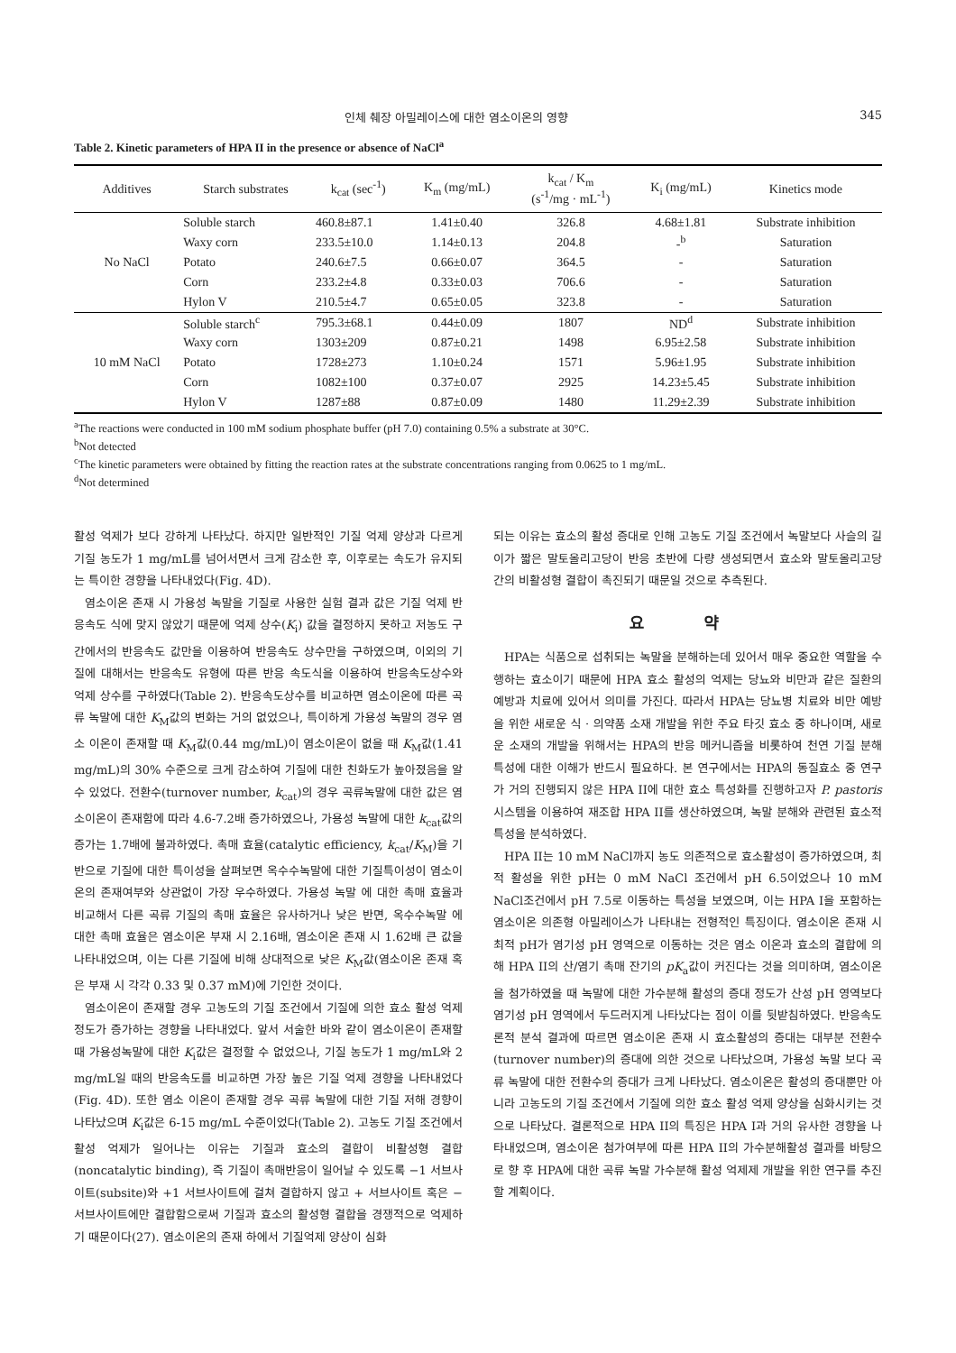인체 췌장 아밀레이스에 대한 염소이온의 영향 345
Table 2. Kinetic parameters of HPA II in the presence or absence of NaCl<sup>a</sup>
| Additives | Starch substrates | k<sub>cat</sub> (sec<sup>-1</sup>) | K<sub>m</sub> (mg/mL) | k<sub>cat</sub> / K<sub>m</sub> (s<sup>-1</sup>/mg · mL<sup>-1</sup>) | K<sub>i</sub> (mg/mL) | Kinetics mode |
| --- | --- | --- | --- | --- | --- | --- |
| No NaCl | Soluble starch | 460.8±87.1 | 1.41±0.40 | 326.8 | 4.68±1.81 | Substrate inhibition |
| | Waxy corn | 233.5±10.0 | 1.14±0.13 | 204.8 | -<sup>b</sup> | Saturation |
| | Potato | 240.6±7.5 | 0.66±0.07 | 364.5 | - | Saturation |
| | Corn | 233.2±4.8 | 0.33±0.03 | 706.6 | - | Saturation |
| | Hylon V | 210.5±4.7 | 0.65±0.05 | 323.8 | - | Saturation |
| 10 mM NaCl | Soluble starch<sup>c</sup> | 795.3±68.1 | 0.44±0.09 | 1807 | ND<sup>d</sup> | Substrate inhibition |
| | Waxy corn | 1303±209 | 0.87±0.21 | 1498 | 6.95±2.58 | Substrate inhibition |
| | Potato | 1728±273 | 1.10±0.24 | 1571 | 5.96±1.95 | Substrate inhibition |
| | Corn | 1082±100 | 0.37±0.07 | 2925 | 14.23±5.45 | Substrate inhibition |
| | Hylon V | 1287±88 | 0.87±0.09 | 1480 | 11.29±2.39 | Substrate inhibition |
<sup>a</sup> The reactions were conducted in 100 mM sodium phosphate buffer (pH 7.0) containing 0.5% a substrate at 30°C.
<sup>b</sup> Not detected
<sup>c</sup> The kinetic parameters were obtained by fitting the reaction rates at the substrate concentrations ranging from 0.0625 to 1 mg/mL.
<sup>d</sup> Not determined
활성 억제가 보다 강하게 나타났다. 하지만 일반적인 기질 억제 양상과 다르게 기질 농도가 1 mg/mL를 넘어서면서 크게 감소한 후, 이후로는 속도가 유지되는 특이한 경향을 나타내었다(Fig. 4D).
염소이온 존재 시 가용성 녹말을 기질로 사용한 실험 결과 값은 기질 억제 반응속도 식에 맞지 않았기 때문에 억제 상수(K<sub>i</sub>) 값을 결정하지 못하고 저농도 구간에서의 반응속도 값만을 이용하여 반응속도 상수만을 구하였으며, 이외의 기질에 대해서는 반응속도 유형에 따른 반응 속도식을 이용하여 반응속도상수와 억제 상수를 구하였다(Table 2). 반응속도상수를 비교하면 염소이온에 따른 곡류 녹말에 대한 K<sub>M</sub>값의 변화는 거의 없었으나, 특이하게 가용성 녹말의 경우 염소 이온이 존재할 때 K<sub>M</sub>값(0.44 mg/mL)이 염소이온이 없을 때 K<sub>M</sub>값(1.41 mg/mL)의 30% 수준으로 크게 감소하여 기질에 대한 친화도가 높아졌음을 알 수 있었다. 전환수(turnover number, k<sub>cat</sub>)의 경우 곡류녹말에 대한 값은 염소이온이 존재함에 따라 4.6-7.2배 증가하였으나, 가용성 녹말에 대한 k<sub>cat</sub>값의 증가는 1.7배에 불과하였다. 촉매 효율(catalytic efficiency, k<sub>cat</sub>/K<sub>M</sub>)을 기반으로 기질에 대한 특이성을 살펴보면 옥수수녹말에 대한 기질특이성이 염소이온의 존재여부와 상관없이 가장 우수하였다. 가용성 녹말 에 대한 촉매 효율과 비교해서 다른 곡류 기질의 촉매 효율은 유사하거나 낮은 반면, 옥수수녹말 에 대한 촉매 효율은 염소이온 부재 시 2.16배, 염소이온 존재 시 1.62배 큰 값을 나타내었으며, 이는 다른 기질에 비해 상대적으로 낮은 K<sub>M</sub>값(염소이온 존재 혹은 부재 시 각각 0.33 및 0.37 mM)에 기인한 것이다.
염소이온이 존재할 경우 고농도의 기질 조건에서 기질에 의한 효소 활성 억제 정도가 증가하는 경향을 나타내었다. 앞서 서술한 바와 같이 염소이온이 존재할 때 가용성녹말에 대한 K<sub>i</sub>값은 결정할 수 없었으나, 기질 농도가 1 mg/mL와 2 mg/mL일 때의 반응속도를 비교하면 가장 높은 기질 억제 경향을 나타내었다(Fig. 4D). 또한 염소 이온이 존재할 경우 곡류 녹말에 대한 기질 저해 경향이 나타났으며 K<sub>i</sub>값은 6-15 mg/mL 수준이었다(Table 2). 고농도 기질 조건에서 활성 억제가 일어나는 이유는 기질과 효소의 결합이 비활성형 결합(noncatalytic binding), 즉 기질이 촉매반응이 일어날 수 있도록 −1 서브사이트(subsite)와 +1 서브사이트에 걸쳐 결합하지 않고 + 서브사이트 혹은 − 서브사이트에만 결합함으로써 기질과 효소의 활성형 결합을 경쟁적으로 억제하기 때문이다(27). 염소이온의 존재 하에서 기질억제 양상이 심화
되는 이유는 효소의 활성 증대로 인해 고농도 기질 조건에서 녹말보다 사슬의 길이가 짧은 말토올리고당이 반응 초반에 다량 생성되면서 효소와 말토올리고당 간의 비활성형 결합이 촉진되기 때문일 것으로 추측된다.
요 약
HPA는 식품으로 섭취되는 녹말을 분해하는데 있어서 매우 중요한 역할을 수행하는 효소이기 때문에 HPA 효소 활성의 억제는 당뇨와 비만과 같은 질환의 예방과 치료에 있어서 의미를 가진다. 따라서 HPA는 당뇨병 치료와 비만 예방을 위한 새로운 식 · 의약품 소재 개발을 위한 주요 타깃 효소 중 하나이며, 새로운 소재의 개발을 위해서는 HPA의 반응 메커니즘을 비롯하여 천연 기질 분해 특성에 대한 이해가 반드시 필요하다. 본 연구에서는 HPA의 동질효소 중 연구가 거의 진행되지 않은 HPA II에 대한 효소 특성화를 진행하고자 P. pastoris 시스템을 이용하여 재조합 HPA II를 생산하였으며, 녹말 분해와 관련된 효소적 특성을 분석하였다.
HPA II는 10 mM NaCl까지 농도 의존적으로 효소활성이 증가하였으며, 최적 활성을 위한 pH는 0 mM NaCl 조건에서 pH 6.5이었으나 10 mM NaCl조건에서 pH 7.5로 이동하는 특성을 보였으며, 이는 HPA I을 포함하는 염소이온 의존형 아밀레이스가 나타내는 전형적인 특징이다. 염소이온 존재 시 최적 pH가 염기성 pH 영역으로 이동하는 것은 염소 이온과 효소의 결합에 의해 HPA II의 산/염기 촉매 잔기의 pK<sub>a</sub>값이 커진다는 것을 의미하며, 염소이온을 첨가하였을 때 녹말에 대한 가수분해 활성의 증대 정도가 산성 pH 영역보다 염기성 pH 영역에서 두드러지게 나타났다는 점이 이를 뒷받침하였다. 반응속도론적 분석 결과에 따르면 염소이온 존재 시 효소활성의 증대는 대부분 전환수(turnover number)의 증대에 의한 것으로 나타났으며, 가용성 녹말 보다 곡류 녹말에 대한 전환수의 증대가 크게 나타났다. 염소이온은 활성의 증대뿐만 아니라 고농도의 기질 조건에서 기질에 의한 효소 활성 억제 양상을 심화시키는 것으로 나타났다. 결론적으로 HPA II의 특징은 HPA I과 거의 유사한 경향을 나타내었으며, 염소이온 첨가여부에 따른 HPA II의 가수분해활성 결과를 바탕으로 향 후 HPA에 대한 곡류 녹말 가수분해 활성 억제제 개발을 위한 연구를 추진할 계획이다.